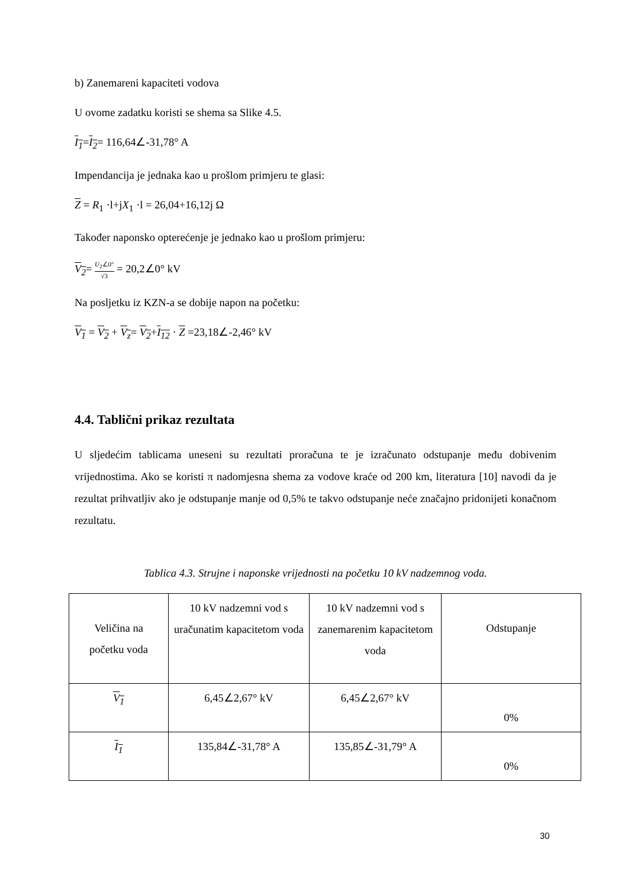b) Zanemareni kapaciteti vodova
U ovome zadatku koristi se shema sa Slike 4.5.
I<sub>1</sub>=I<sub>2</sub>= 116,64∠-31,78° A
Impendancija je jednaka kao u prošlom primjeru te glasi:
Z = R<sub>1</sub> ·l+jX<sub>1</sub> ·l = 26,04+16,12j Ω
Također naponsko opterećenje je jednako kao u prošlom primjeru:
V<sub>2</sub>= U<sub>2</sub>∠0° √3 = 20,2∠0° kV
Na posljetku iz KZN-a se dobije napon na početku:
V<sub>1</sub> = V<sub>2</sub> + V<sub>z</sub>= V<sub>2</sub>+I<sub>12</sub> · Z =23,18∠-2,46° kV
4.4. Tablični prikaz rezultata
U sljedećim tablicama uneseni su rezultati proračuna te je izračunato odstupanje među dobivenim vrijednostima. Ako se koristi π nadomjesna shema za vodove kraće od 200 km, literatura [10] navodi da je rezultat prihvatljiv ako je odstupanje manje od 0,5% te takvo odstupanje neće značajno pridonijeti konačnom rezultatu.
Tablica 4.3. Strujne i naponske vrijednosti na početku 10 kV nadzemnog voda.
| Veličina na početku voda | 10 kV nadzemni vod s uračunatim kapacitetom voda | 10 kV nadzemni vod s zanemarenim kapacitetom voda | Odstupanje |
| V<sub>1</sub> | 6,45∠2,67° kV | 6,45∠2,67° kV | 0% |
| I<sub>1</sub> | 135,84∠-31,78° A | 135,85∠-31,79° A | 0% |
30